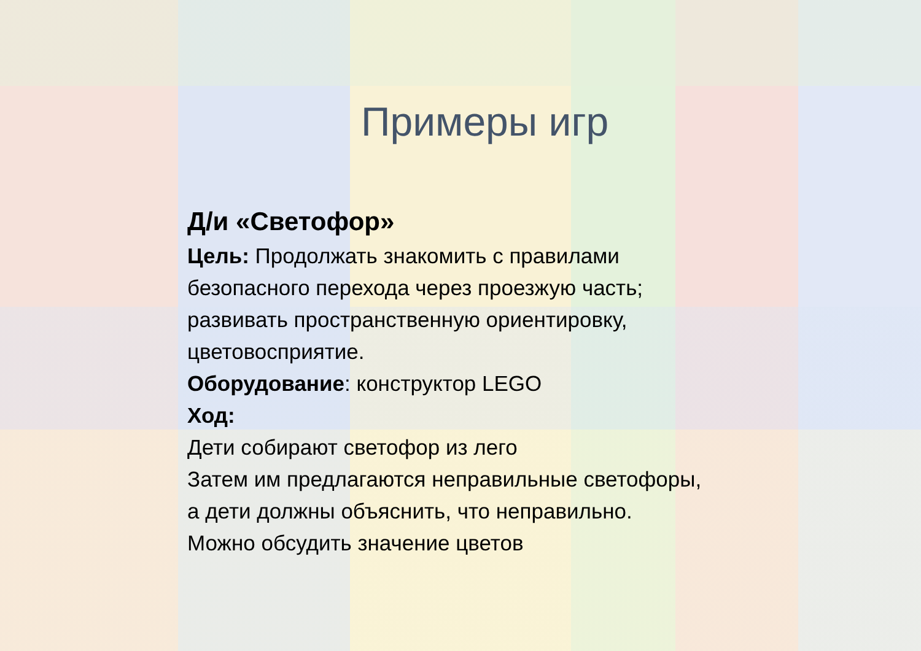Примеры игр
Д/и «Светофор»
Цель: Продолжать знакомить с правилами
безопасного перехода через проезжую часть;
развивать пространственную ориентировку,
цветовосприятие.
Оборудование: конструктор LEGO
Ход:
Дети собирают светофор из лего
Затем им предлагаются неправильные светофоры,
а дети должны объяснить, что неправильно.
Можно обсудить значение цветов